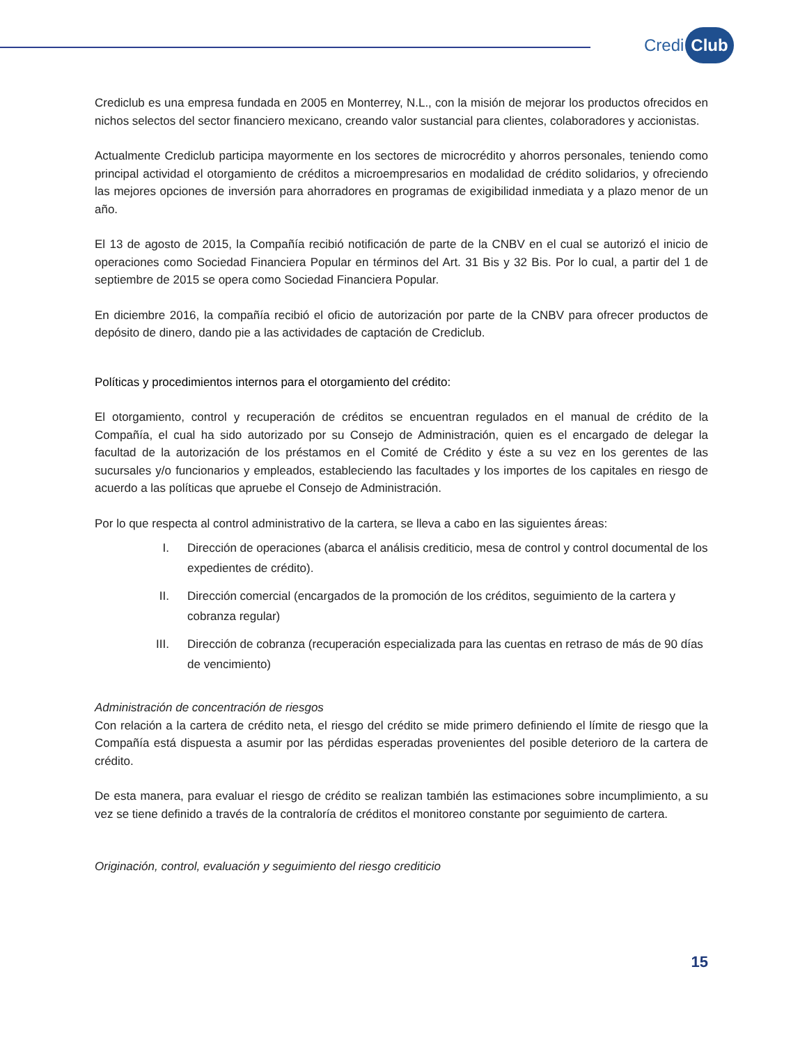Credi Club
Crediclub es una empresa fundada en 2005 en Monterrey, N.L., con la misión de mejorar los productos ofrecidos en nichos selectos del sector financiero mexicano, creando valor sustancial para clientes, colaboradores y accionistas.
Actualmente Crediclub participa mayormente en los sectores de microcrédito y ahorros personales, teniendo como principal actividad el otorgamiento de créditos a microempresarios en modalidad de crédito solidarios, y ofreciendo las mejores opciones de inversión para ahorradores en programas de exigibilidad inmediata y a plazo menor de un año.
El 13 de agosto de 2015, la Compañía recibió notificación de parte de la CNBV en el cual se autorizó el inicio de operaciones como Sociedad Financiera Popular en términos del Art. 31 Bis y 32 Bis. Por lo cual, a partir del 1 de septiembre de 2015 se opera como Sociedad Financiera Popular.
En diciembre 2016, la compañía recibió el oficio de autorización por parte de la CNBV para ofrecer productos de depósito de dinero, dando pie a las actividades de captación de Crediclub.
Políticas y procedimientos internos para el otorgamiento del crédito:
El otorgamiento, control y recuperación de créditos se encuentran regulados en el manual de crédito de la Compañía, el cual ha sido autorizado por su Consejo de Administración, quien es el encargado de delegar la facultad de la autorización de los préstamos en el Comité de Crédito y éste a su vez en los gerentes de las sucursales y/o funcionarios y empleados, estableciendo las facultades y los importes de los capitales en riesgo de acuerdo a las políticas que apruebe el Consejo de Administración.
Por lo que respecta al control administrativo de la cartera, se lleva a cabo en las siguientes áreas:
I. Dirección de operaciones (abarca el análisis crediticio, mesa de control y control documental de los expedientes de crédito).
II. Dirección comercial (encargados de la promoción de los créditos, seguimiento de la cartera y cobranza regular)
III. Dirección de cobranza (recuperación especializada para las cuentas en retraso de más de 90 días de vencimiento)
Administración de concentración de riesgos
Con relación a la cartera de crédito neta, el riesgo del crédito se mide primero definiendo el límite de riesgo que la Compañía está dispuesta a asumir por las pérdidas esperadas provenientes del posible deterioro de la cartera de crédito.
De esta manera, para evaluar el riesgo de crédito se realizan también las estimaciones sobre incumplimiento, a su vez se tiene definido a través de la contraloría de créditos el monitoreo constante por seguimiento de cartera.
Originación, control, evaluación y seguimiento del riesgo crediticio
15